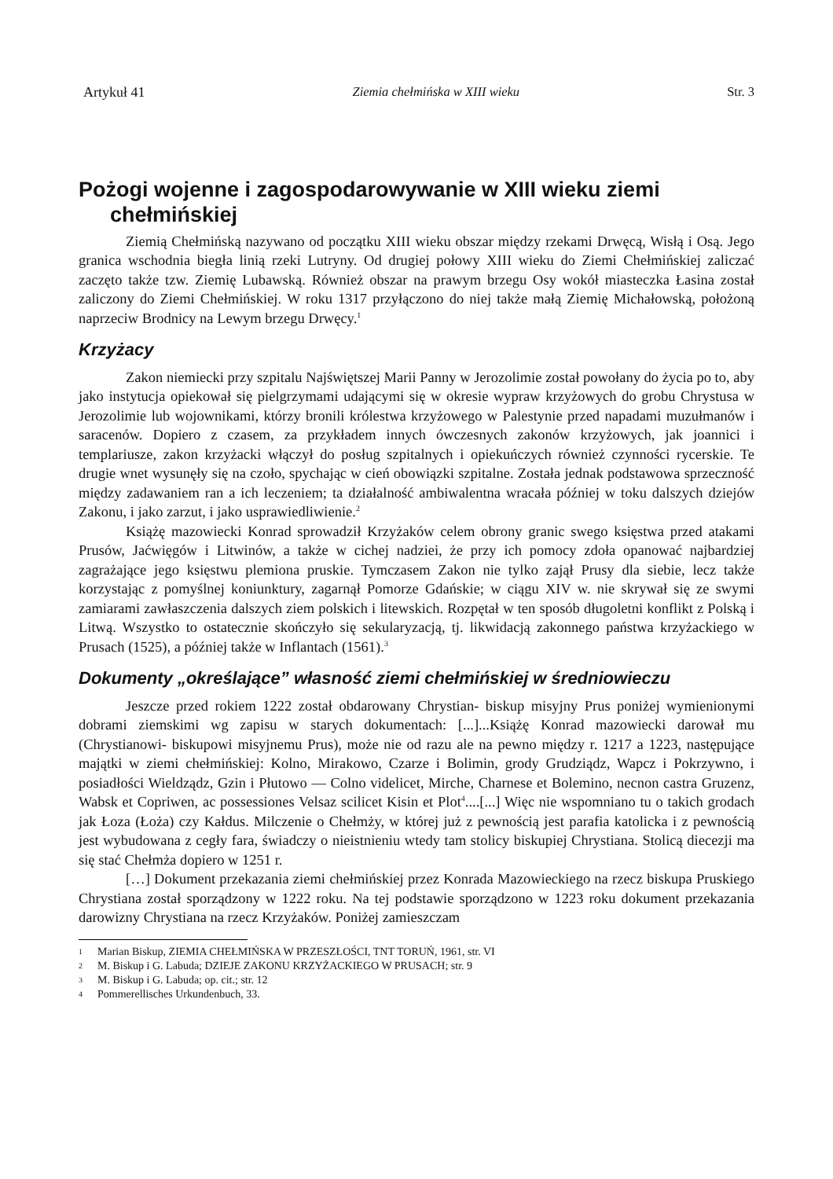Artykuł 41 Ziemia chełmińska w XIII wieku Str. 3
Pożogi wojenne i zagospodarowywanie w XIII wieku ziemi chełmińskiej
Ziemią Chełmińską nazywano od początku XIII wieku obszar między rzekami Drwęcą, Wisłą i Osą. Jego granica wschodnia biegła linią rzeki Lutryny. Od drugiej połowy XIII wieku do Ziemi Chełmińskiej zaliczać zaczęto także tzw. Ziemię Lubawską. Również obszar na prawym brzegu Osy wokół miasteczka Łasina został zaliczony do Ziemi Chełmińskiej. W roku 1317 przyłączono do niej także małą Ziemię Michałowską, położoną naprzeciw Brodnicy na Lewym brzegu Drwęcy.<sup>1</sup>
Krzyżacy
Zakon niemiecki przy szpitalu Najświętszej Marii Panny w Jerozolimie został powołany do życia po to, aby jako instytucja opiekował się pielgrzymami udającymi się w okresie wypraw krzyżowych do grobu Chrystusa w Jerozolimie lub wojownikami, którzy bronili królestwa krzyżowego w Palestynie przed napadami muzułmanów i saracenów. Dopiero z czasem, za przykładem innych ówczesnych zakonów krzyżowych, jak joannici i templariusze, zakon krzyżacki włączył do posług szpitalnych i opiekuńczych również czynności rycerskie. Te drugie wnet wysunęły się na czoło, spychając w cień obowiązki szpitalne. Została jednak podstawowa sprzeczność między zadawaniem ran a ich leczeniem; ta działalność ambiwalentna wracała później w toku dalszych dziejów Zakonu, i jako zarzut, i jako usprawiedliwienie.<sup>2</sup>
Książę mazowiecki Konrad sprowadził Krzyżaków celem obrony granic swego księstwa przed atakami Prusów, Jaćwięgów i Litwinów, a także w cichej nadziei, że przy ich pomocy zdoła opanować najbardziej zagrażające jego księstwu plemiona pruskie. Tymczasem Zakon nie tylko zajął Prusy dla siebie, lecz także korzystając z pomyślnej koniunktury, zagarnął Pomorze Gdańskie; w ciągu XIV w. nie skrywał się ze swymi zamiarami zawłaszczenia dalszych ziem polskich i litewskich. Rozpętał w ten sposób długoletni konflikt z Polską i Litwą. Wszystko to ostatecznie skończyło się sekularyzacją, tj. likwidacją zakonnego państwa krzyżackiego w Prusach (1525), a później także w Inflantach (1561).<sup>3</sup>
Dokumenty „określające” własność ziemi chełmińskiej w średniowieczu
Jeszcze przed rokiem 1222 został obdarowany Chrystian- biskup misyjny Prus poniżej wymienionymi dobrami ziemskimi wg zapisu w starych dokumentach: [...]...Książę Konrad mazowiecki darował mu (Chrystianowi- biskupowi misyjnemu Prus), może nie od razu ale na pewno między r. 1217 a 1223, następujące majątki w ziemi chełmińskiej: Kolno, Mirakowo, Czarze i Bolimin, grody Grudziądz, Wapcz i Pokrzywno, i posiadłości Wieldządz, Gzin i Płutowo — Colno videlicet, Mirche, Charnese et Bolemino, necnon castra Gruzenz, Wabsk et Copriwen, ac possessiones Velsaz scilicet Kisin et Plot<sup>4</sup>....[...] Więc nie wspomniano tu o takich grodach jak Łoza (Łoża) czy Kałdus. Milczenie o Chełmży, w której już z pewnością jest parafia katolicka i z pewnością jest wybudowana z cegły fara, świadczy o nieistnieniu wtedy tam stolicy biskupiej Chrystiana. Stolicą diecezji ma się stać Chełmża dopiero w 1251 r.
[…] Dokument przekazania ziemi chełmińskiej przez Konrada Mazowieckiego na rzecz biskupa Pruskiego Chrystiana został sporządzony w 1222 roku. Na tej podstawie sporządzono w 1223 roku dokument przekazania darowizny Chrystiana na rzecz Krzyżaków. Poniżej zamieszczam
1 Marian Biskup, ZIEMIA CHEŁMIŃSKA W PRZESZŁOŚCI, TNT TORUŃ, 1961, str. VI
2 M. Biskup i G. Labuda; DZIEJE ZAKONU KRZYŻACKIEGO W PRUSACH; str. 9
3 M. Biskup i G. Labuda; op. cit.; str. 12
4 Pommerellisches Urkundenbuch, 33.